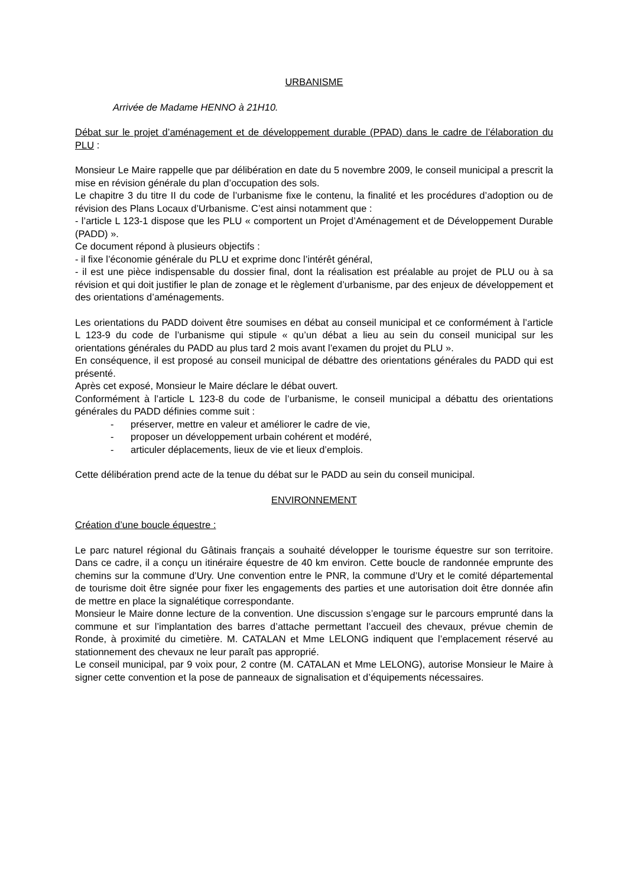URBANISME
Arrivée de Madame HENNO à 21H10.
Débat sur le projet d’aménagement et de développement durable (PPAD) dans le cadre de l’élaboration du PLU :
Monsieur Le Maire rappelle que par délibération en date du 5 novembre 2009, le conseil municipal a prescrit la mise en révision générale du plan d’occupation des sols.
Le chapitre 3 du titre II du code de l’urbanisme fixe le contenu, la finalité et les procédures d’adoption ou de révision des Plans Locaux d’Urbanisme. C’est ainsi notamment que :
- l’article L 123-1 dispose que les PLU « comportent un Projet d’Aménagement et de Développement Durable (PADD) ».
Ce document répond à plusieurs objectifs :
- il fixe l’économie générale du PLU et exprime donc l’intérêt général,
- il est une pièce indispensable du dossier final, dont la réalisation est préalable au projet de PLU ou à sa révision et qui doit justifier le plan de zonage et le règlement d’urbanisme, par des enjeux de développement et des orientations d’aménagements.
Les orientations du PADD doivent être soumises en débat au conseil municipal et ce conformément à l’article L 123-9 du code de l’urbanisme qui stipule « qu’un débat a lieu au sein du conseil municipal sur les orientations générales du PADD au plus tard 2 mois avant l’examen du projet du PLU ».
En conséquence, il est proposé au conseil municipal de débattre des orientations générales du PADD qui est présenté.
Après cet exposé, Monsieur le Maire déclare le débat ouvert.
Conformément à l’article L 123-8 du code de l’urbanisme, le conseil municipal a débattu des orientations générales du PADD définies comme suit :
- préserver, mettre en valeur et améliorer le cadre de vie,
- proposer un développement urbain cohérent et modéré,
- articuler déplacements, lieux de vie et lieux d’emplois.
Cette délibération prend acte de la tenue du débat sur le PADD au sein du conseil municipal.
ENVIRONNEMENT
Création d’une boucle équestre :
Le parc naturel régional du Gâtinais français a souhaité développer le tourisme équestre sur son territoire. Dans ce cadre, il a conçu un itinéraire équestre de 40 km environ. Cette boucle de randonnée emprunte des chemins sur la commune d’Ury. Une convention entre le PNR, la commune d’Ury et le comité départemental de tourisme doit être signée pour fixer les engagements des parties et une autorisation doit être donnée afin de mettre en place la signalétique correspondante.
Monsieur le Maire donne lecture de la convention. Une discussion s’engage sur le parcours emprunté dans la commune et sur l’implantation des barres d’attache permettant l’accueil des chevaux, prévue chemin de Ronde, à proximité du cimetière. M. CATALAN et Mme LELONG indiquent que l’emplacement réservé au stationnement des chevaux ne leur paraît pas approprié.
Le conseil municipal, par 9 voix pour, 2 contre (M. CATALAN et Mme LELONG), autorise Monsieur le Maire à signer cette convention et la pose de panneaux de signalisation et d’équipements nécessaires.